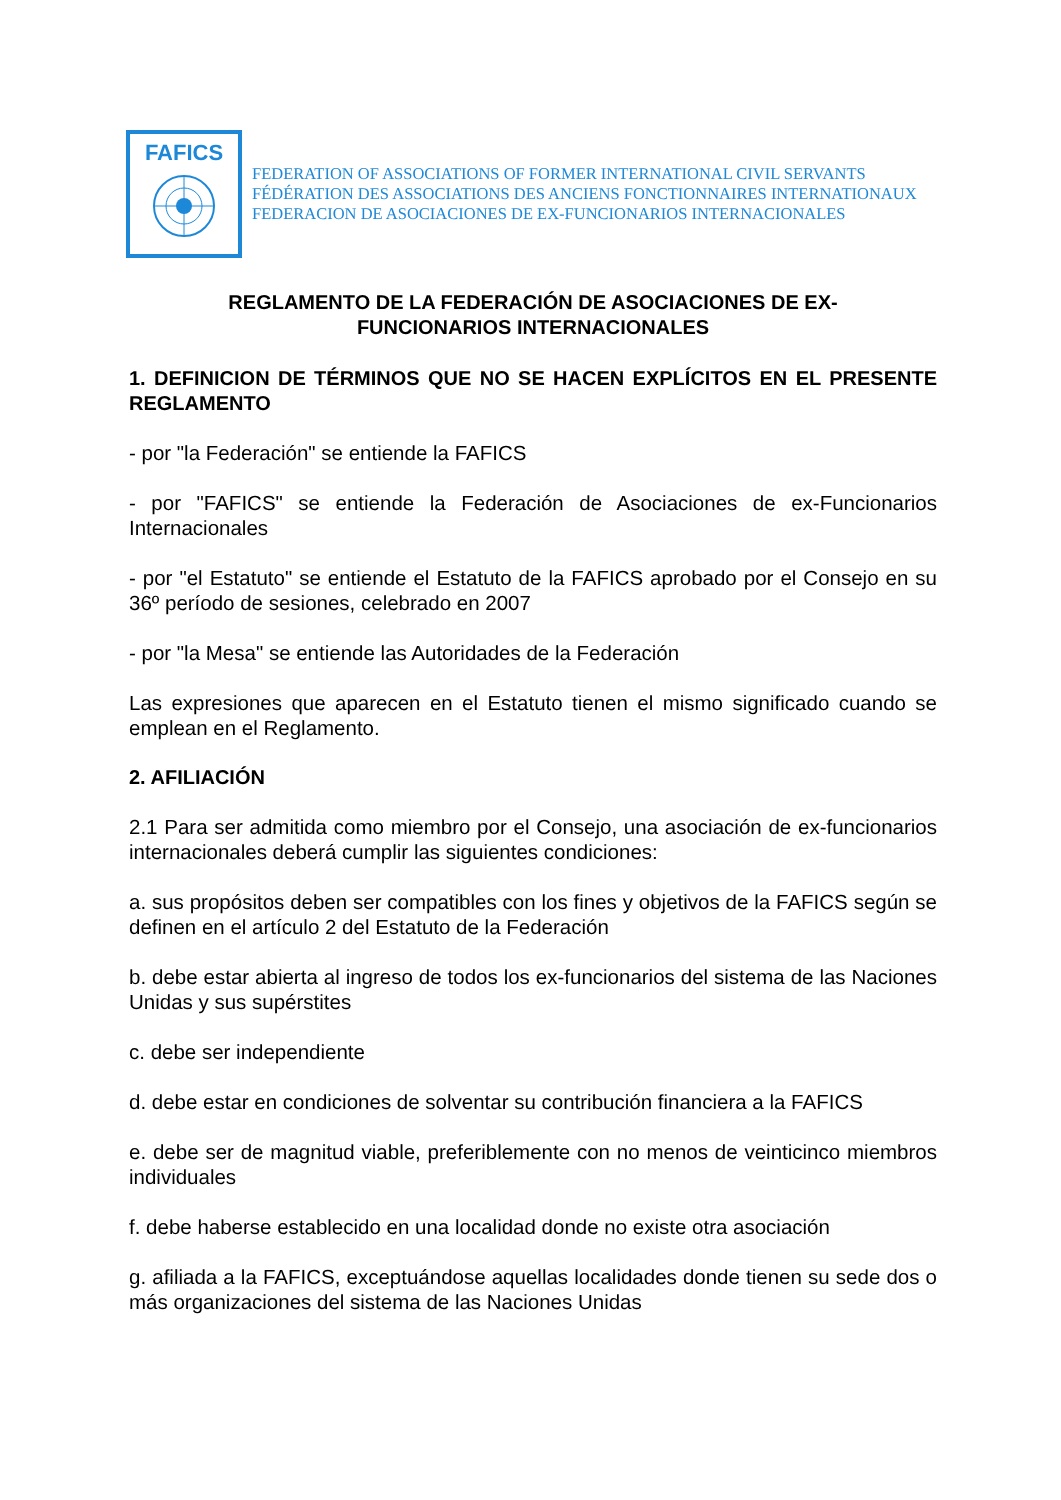FAFICS
FEDERATION OF ASSOCIATIONS OF FORMER INTERNATIONAL CIVIL SERVANTS
FÉDÉRATION DES ASSOCIATIONS DES ANCIENS FONCTIONNAIRES INTERNATIONAUX
FEDERACION DE ASOCIACIONES DE EX-FUNCIONARIOS INTERNACIONALES
REGLAMENTO DE LA FEDERACIÓN DE ASOCIACIONES DE EX-
FUNCIONARIOS INTERNACIONALES
1. DEFINICION DE TÉRMINOS QUE NO SE HACEN EXPLÍCITOS EN EL PRESENTE REGLAMENTO
- por "la Federación" se entiende la FAFICS
- por "FAFICS" se entiende la Federación de Asociaciones de ex-Funcionarios Internacionales
- por "el Estatuto" se entiende el Estatuto de la FAFICS aprobado por el Consejo en su 36º período de sesiones, celebrado en 2007
- por "la Mesa" se entiende las Autoridades de la Federación
Las expresiones que aparecen en el Estatuto tienen el mismo significado cuando se emplean en el Reglamento.
2. AFILIACIÓN
2.1 Para ser admitida como miembro por el Consejo, una asociación de ex-funcionarios internacionales deberá cumplir las siguientes condiciones:
a. sus propósitos deben ser compatibles con los fines y objetivos de la FAFICS según se definen en el artículo 2 del Estatuto de la Federación
b. debe estar abierta al ingreso de todos los ex-funcionarios del sistema de las Naciones Unidas y sus supérstites
c. debe ser independiente
d. debe estar en condiciones de solventar su contribución financiera a la FAFICS
e. debe ser de magnitud viable, preferiblemente con no menos de veinticinco miembros individuales
f. debe haberse establecido en una localidad donde no existe otra asociación
g. afiliada a la FAFICS, exceptuándose aquellas localidades donde tienen su sede dos o más organizaciones del sistema de las Naciones Unidas